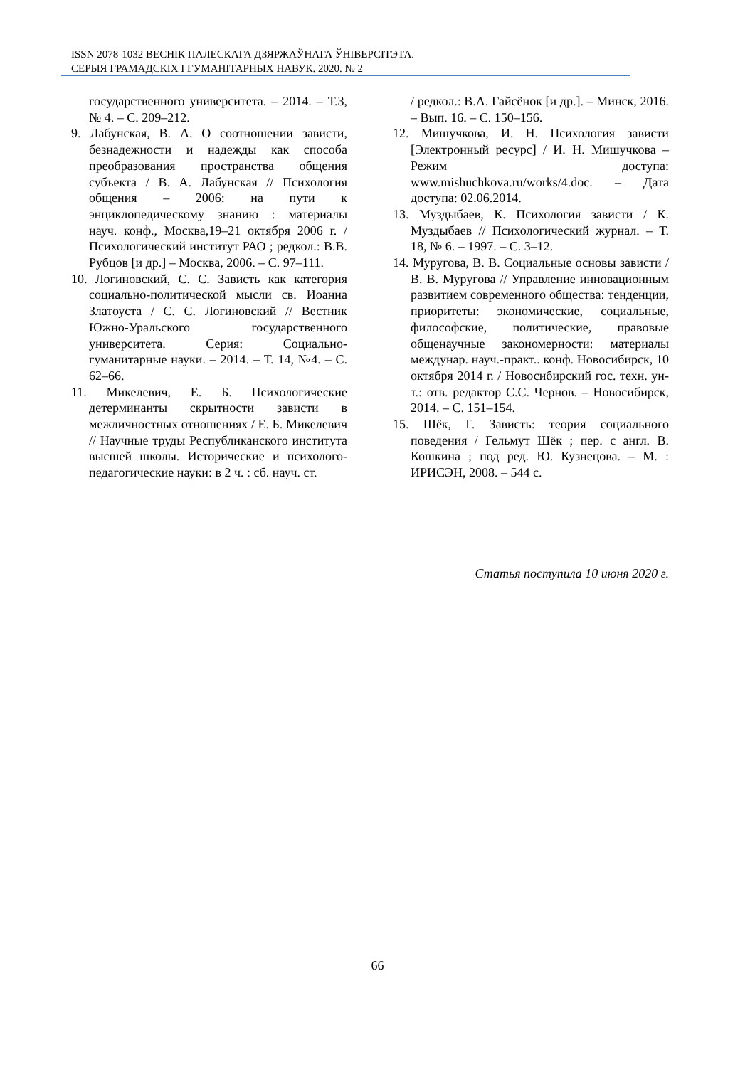ISSN 2078-1032 ВЕСНІК ПАЛЕСКАГА ДЗЯРЖАЎНАГА ЎНІВЕРСІТЭТА.
СЕРЫЯ ГРАМАДСКІХ І ГУМАНІТАРНЫХ НАВУК. 2020. № 2
государственного университета. – 2014. – Т.3, № 4. – С. 209–212.
9. Лабунская, В. А. О соотношении зависти, безнадежности и надежды как способа преобразования пространства общения субъекта / В. А. Лабунская // Психология общения – 2006: на пути к энциклопедическому знанию : материалы науч. конф., Москва,19–21 октября 2006 г. / Психологический институт РАО ; редкол.: В.В. Рубцов [и др.] – Москва, 2006. – С. 97–111.
10. Логиновский, С. С. Зависть как категория социально-политической мысли св. Иоанна Златоуста / С. С. Логиновский // Вестник Южно-Уральского государственного университета. Серия: Социально-гуманитарные науки. – 2014. – Т. 14, №4. – С. 62–66.
11. Микелевич, Е. Б. Психологические детерминанты скрытности зависти в межличностных отношениях / Е. Б. Микелевич // Научные труды Республиканского института высшей школы. Исторические и психолого-педагогические науки: в 2 ч. : сб. науч. ст.
/ редкол.: В.А. Гайсёнок [и др.]. – Минск, 2016. – Вып. 16. – С. 150–156.
12. Мишучкова, И. Н. Психология зависти [Электронный ресурс] / И. Н. Мишучкова – Режим доступа: www.mishuchkova.ru/works/4.doc. – Дата доступа: 02.06.2014.
13. Муздыбаев, К. Психология зависти / К. Муздыбаев // Психологический журнал. – Т. 18, № 6. – 1997. – С. 3–12.
14. Муругова, В. В. Социальные основы зависти / В. В. Муругова // Управление инновационным развитием современного общества: тенденции, приоритеты: экономические, социальные, философские, политические, правовые общенаучные закономерности: материалы междунар. науч.-практ.. конф. Новосибирск, 10 октября 2014 г. / Новосибирский гос. техн. ун-т.: отв. редактор С.С. Чернов. – Новосибирск, 2014. – С. 151–154.
15. Шёк, Г. Зависть: теория социального поведения / Гельмут Шёк ; пер. с англ. В. Кошкина ; под ред. Ю. Кузнецова. – М. : ИРИСЭН, 2008. – 544 с.
Статья поступила 10 июня 2020 г.
66